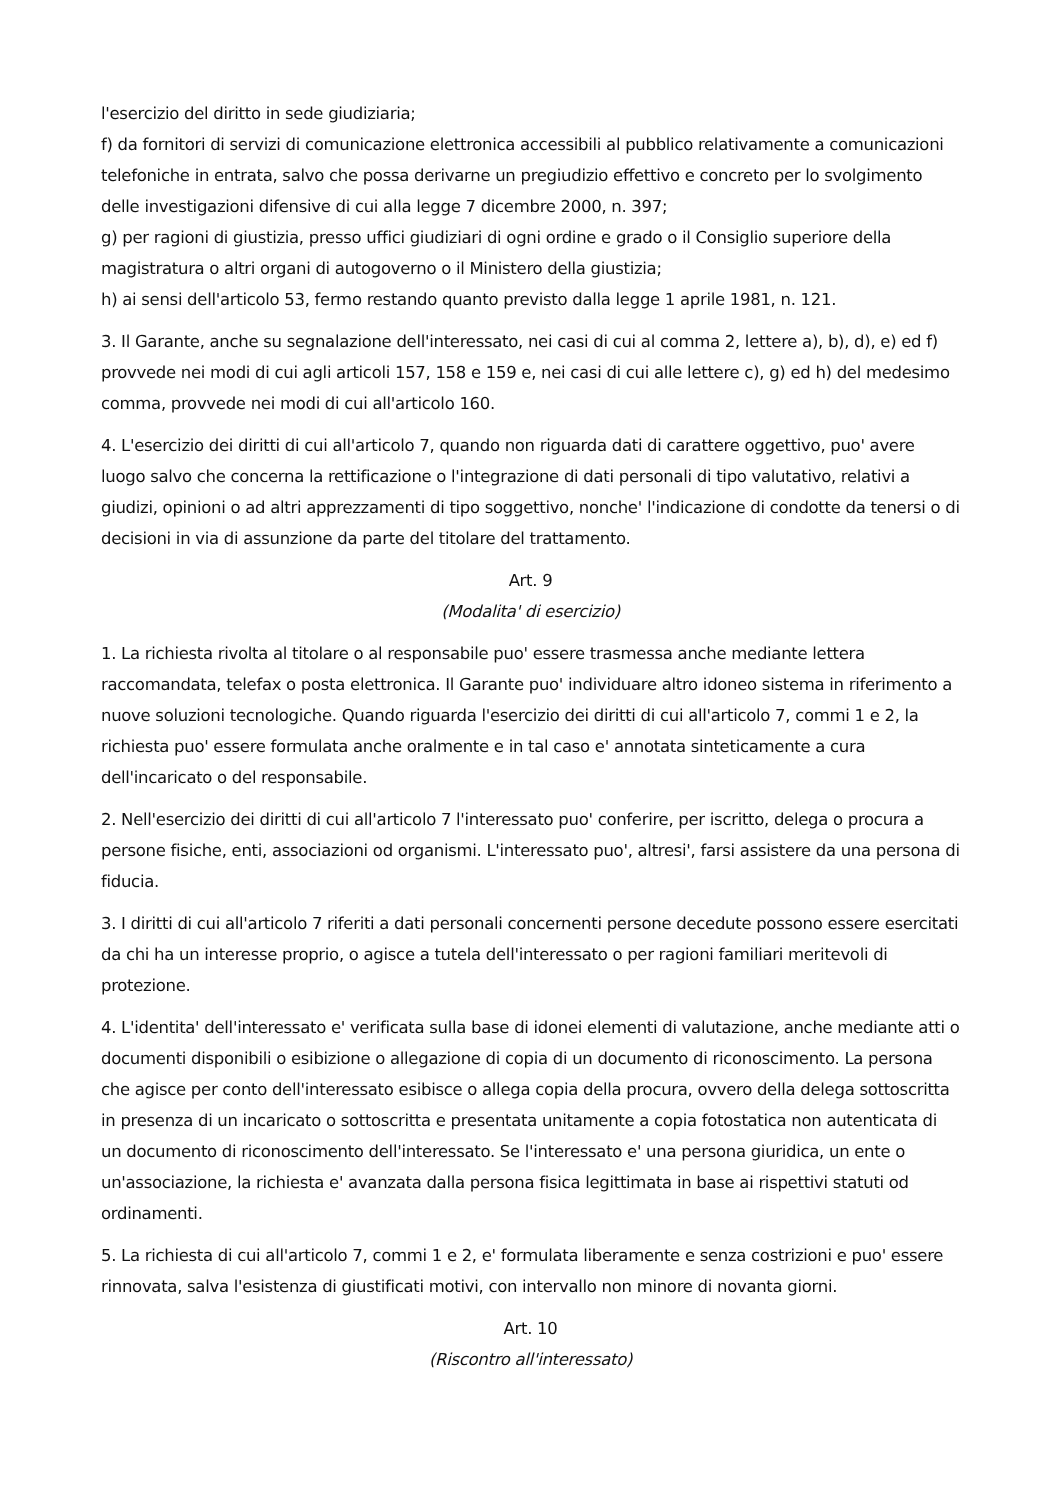l'esercizio del diritto in sede giudiziaria;
f) da fornitori di servizi di comunicazione elettronica accessibili al pubblico relativamente a comunicazioni telefoniche in entrata, salvo che possa derivarne un pregiudizio effettivo e concreto per lo svolgimento delle investigazioni difensive di cui alla legge 7 dicembre 2000, n. 397;
g) per ragioni di giustizia, presso uffici giudiziari di ogni ordine e grado o il Consiglio superiore della magistratura o altri organi di autogoverno o il Ministero della giustizia;
h) ai sensi dell'articolo 53, fermo restando quanto previsto dalla legge 1 aprile 1981, n. 121.
3. Il Garante, anche su segnalazione dell'interessato, nei casi di cui al comma 2, lettere a), b), d), e) ed f) provvede nei modi di cui agli articoli 157, 158 e 159 e, nei casi di cui alle lettere c), g) ed h) del medesimo comma, provvede nei modi di cui all'articolo 160.
4. L'esercizio dei diritti di cui all'articolo 7, quando non riguarda dati di carattere oggettivo, puo' avere luogo salvo che concerna la rettificazione o l'integrazione di dati personali di tipo valutativo, relativi a giudizi, opinioni o ad altri apprezzamenti di tipo soggettivo, nonche' l'indicazione di condotte da tenersi o di decisioni in via di assunzione da parte del titolare del trattamento.
Art. 9
(Modalita' di esercizio)
1. La richiesta rivolta al titolare o al responsabile puo' essere trasmessa anche mediante lettera raccomandata, telefax o posta elettronica. Il Garante puo' individuare altro idoneo sistema in riferimento a nuove soluzioni tecnologiche. Quando riguarda l'esercizio dei diritti di cui all'articolo 7, commi 1 e 2, la richiesta puo' essere formulata anche oralmente e in tal caso e' annotata sinteticamente a cura dell'incaricato o del responsabile.
2. Nell'esercizio dei diritti di cui all'articolo 7 l'interessato puo' conferire, per iscritto, delega o procura a persone fisiche, enti, associazioni od organismi. L'interessato puo', altresi', farsi assistere da una persona di fiducia.
3. I diritti di cui all'articolo 7 riferiti a dati personali concernenti persone decedute possono essere esercitati da chi ha un interesse proprio, o agisce a tutela dell'interessato o per ragioni familiari meritevoli di protezione.
4. L'identita' dell'interessato e' verificata sulla base di idonei elementi di valutazione, anche mediante atti o documenti disponibili o esibizione o allegazione di copia di un documento di riconoscimento. La persona che agisce per conto dell'interessato esibisce o allega copia della procura, ovvero della delega sottoscritta in presenza di un incaricato o sottoscritta e presentata unitamente a copia fotostatica non autenticata di un documento di riconoscimento dell'interessato. Se l'interessato e' una persona giuridica, un ente o un'associazione, la richiesta e' avanzata dalla persona fisica legittimata in base ai rispettivi statuti od ordinamenti.
5. La richiesta di cui all'articolo 7, commi 1 e 2, e' formulata liberamente e senza costrizioni e puo' essere rinnovata, salva l'esistenza di giustificati motivi, con intervallo non minore di novanta giorni.
Art. 10
(Riscontro all'interessato)